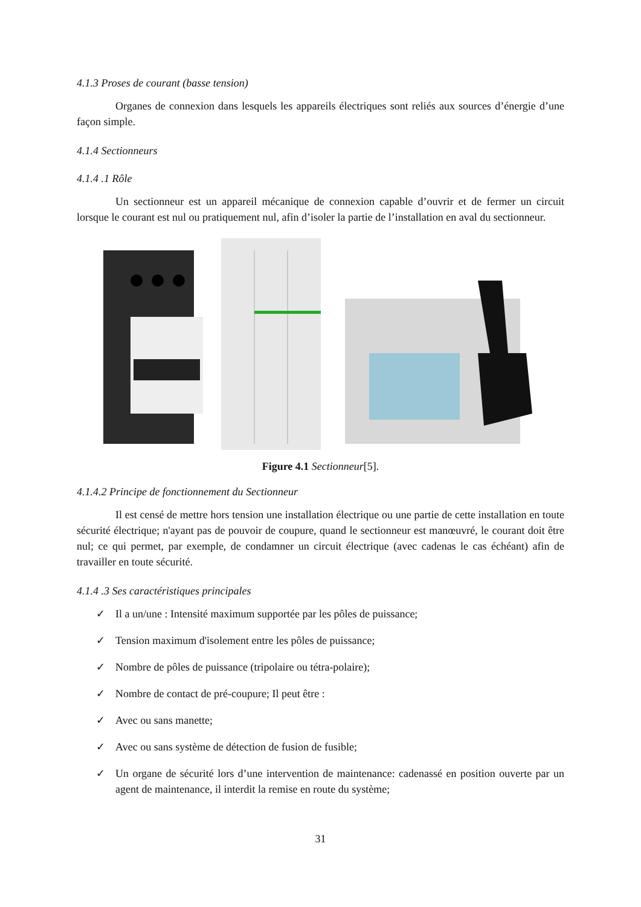4.1.3 Proses de courant (basse tension)
Organes de connexion dans lesquels les appareils électriques sont reliés aux sources d’énergie d’une façon simple.
4.1.4 Sectionneurs
4.1.4 .1 Rôle
Un sectionneur est un appareil mécanique de connexion capable d’ouvrir et de fermer un circuit lorsque le courant est nul ou pratiquement nul, afin d’isoler la partie de l’installation en aval du sectionneur.
Figure 4.1 Sectionneur[5].
4.1.4.2 Principe de fonctionnement du Sectionneur
Il est censé de mettre hors tension une installation électrique ou une partie de cette installation en toute sécurité électrique; n'ayant pas de pouvoir de coupure, quand le sectionneur est manœuvré, le courant doit être nul; ce qui permet, par exemple, de condamner un circuit électrique (avec cadenas le cas échéant) afin de travailler en toute sécurité.
4.1.4 .3 Ses caractéristiques principales
✓ Il a un/une : Intensité maximum supportée par les pôles de puissance;
✓ Tension maximum d'isolement entre les pôles de puissance;
✓ Nombre de pôles de puissance (tripolaire ou tétra-polaire);
✓ Nombre de contact de pré-coupure; Il peut être :
✓ Avec ou sans manette;
✓ Avec ou sans système de détection de fusion de fusible;
✓ Un organe de sécurité lors d’une intervention de maintenance: cadenassé en position ouverte par un agent de maintenance, il interdit la remise en route du système;
31